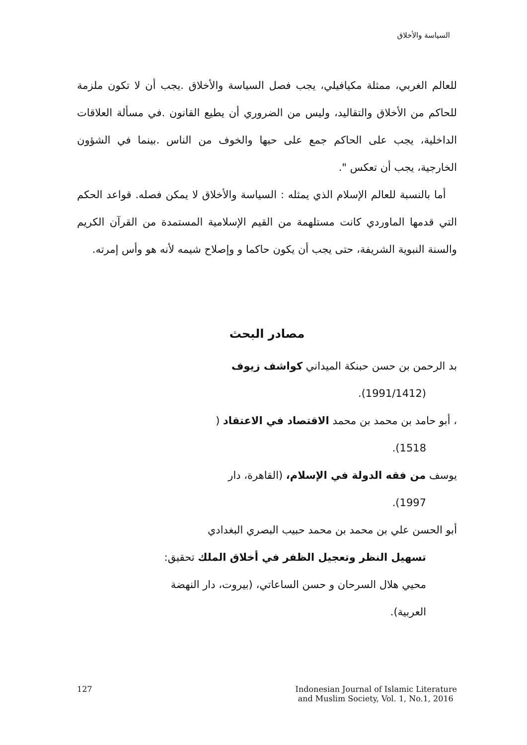السياسة والأخلاق
للعالم الغربي، ممثلة مكيافيلي، يجب فصل السياسة والأخلاق .يجب أن لا تكون ملزمة للحاكم من الأخلاق والتقاليد، وليس من الضروري أن يطيع القانون .في مسألة العلاقات الداخلية، يجب على الحاكم جمع على حبها والخوف من الناس .بينما في الشؤون الخارجية، يجب أن تعكس ".
أما بالنسبة للعالم الإسلام الذي يمثله : السياسة والأخلاق لا يمكن فصله. قواعد الحكم التي قدمها الماوردي كانت مستلهمة من القيم الإسلامية المستمدة من القرآن الكريم والسنة النبوية الشريفة، حتى يجب أن يكون حاكما و وإصلاح شيمه لأنه هو وأس إمرته.
مصادر البحث
بد الرحمن بن حسن حبنكة الميداني كواشف زيوف
(1991/1412).
، أبو حامد بن محمد بن محمد الاقتصاد في الاعتقاد (
1518).
يوسف من فقه الدولة في الإسلام، (القاهرة، دار
1997).
أبو الحسن علي بن محمد بن محمد حبيب البصري البغدادي
تسهيل النظر وتعجيل الظفر في أخلاق الملك تحقيق:
محيي هلال السرحان و حسن الساعاتي، (بيروت، دار النهضة
العربية).
127 Indonesian Journal of Islamic Literature
and Muslim Society, Vol. 1, No.1, 2016